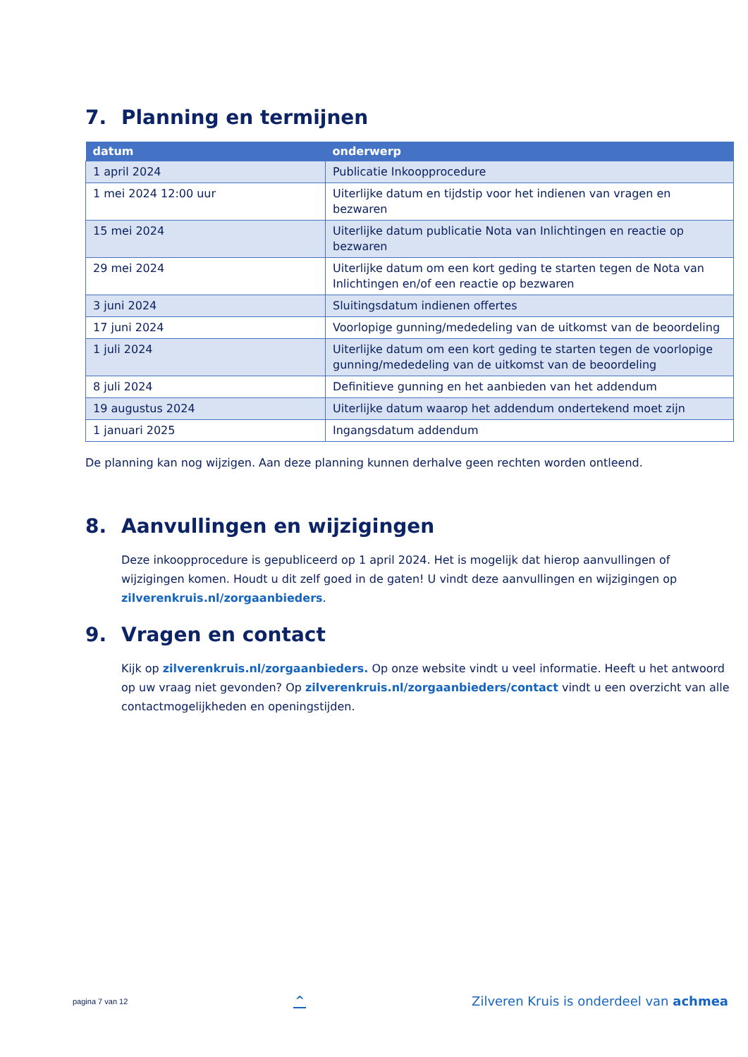7. Planning en termijnen
| datum | onderwerp |
| --- | --- |
| 1 april 2024 | Publicatie Inkoopprocedure |
| 1 mei 2024 12:00 uur | Uiterlijke datum en tijdstip voor het indienen van vragen en bezwaren |
| 15 mei 2024 | Uiterlijke datum publicatie Nota van Inlichtingen en reactie op bezwaren |
| 29 mei 2024 | Uiterlijke datum om een kort geding te starten tegen de Nota van Inlichtingen en/of een reactie op bezwaren |
| 3 juni 2024 | Sluitingsdatum indienen offertes |
| 17 juni 2024 | Voorlopige gunning/mededeling van de uitkomst van de beoordeling |
| 1 juli 2024 | Uiterlijke datum om een kort geding te starten tegen de voorlopige gunning/mededeling van de uitkomst van de beoordeling |
| 8 juli 2024 | Definitieve gunning en het aanbieden van het addendum |
| 19 augustus 2024 | Uiterlijke datum waarop het addendum ondertekend moet zijn |
| 1 januari 2025 | Ingangsdatum addendum |
De planning kan nog wijzigen. Aan deze planning kunnen derhalve geen rechten worden ontleend.
8. Aanvullingen en wijzigingen
Deze inkoopprocedure is gepubliceerd op 1 april 2024. Het is mogelijk dat hierop aanvullingen of wijzigingen komen. Houdt u dit zelf goed in de gaten! U vindt deze aanvullingen en wijzigingen op zilverenkruis.nl/zorgaanbieders.
9. Vragen en contact
Kijk op zilverenkruis.nl/zorgaanbieders. Op onze website vindt u veel informatie. Heeft u het antwoord op uw vraag niet gevonden? Op zilverenkruis.nl/zorgaanbieders/contact vindt u een overzicht van alle contactmogelijkheden en openingstijden.
pagina 7 van 12
^
Zilveren Kruis is onderdeel van achmea